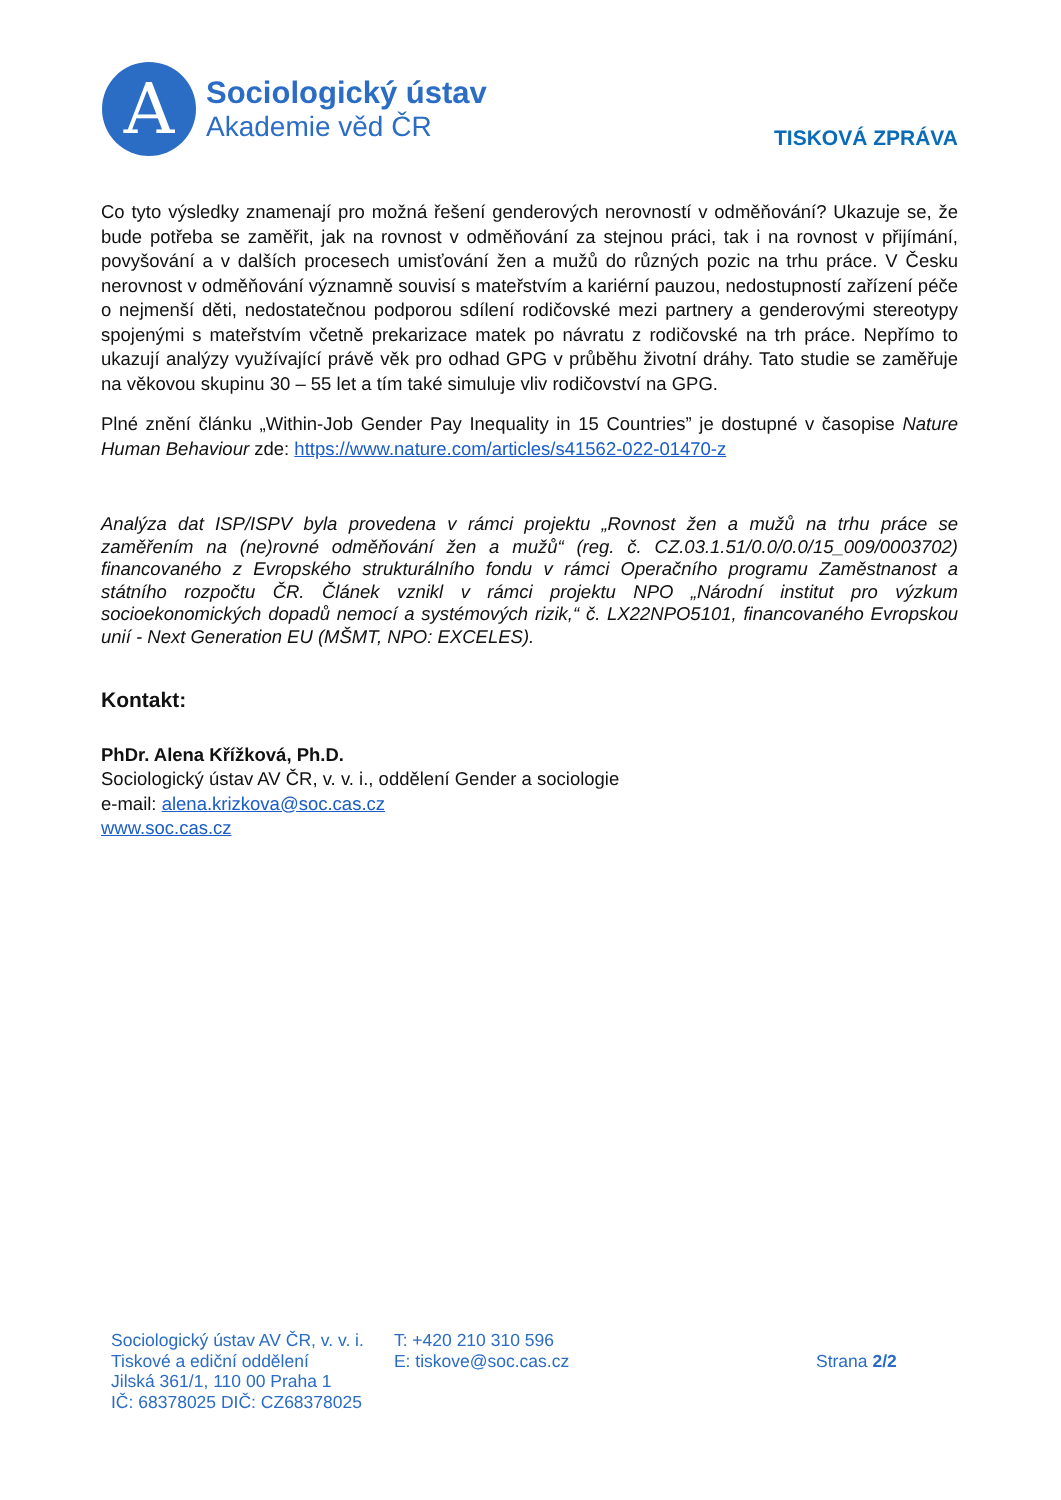A
Sociologický ústav
Akademie věd ČR
TISKOVÁ ZPRÁVA
Co tyto výsledky znamenají pro možná řešení genderových nerovností v odměňování? Ukazuje se, že bude potřeba se zaměřit, jak na rovnost v odměňování za stejnou práci, tak i na rovnost v přijímání, povyšování a v dalších procesech umisťování žen a mužů do různých pozic na trhu práce. V Česku nerovnost v odměňování významně souvisí s mateřstvím a kariérní pauzou, nedostupností zařízení péče o nejmenší děti, nedostatečnou podporou sdílení rodičovské mezi partnery a genderovými stereotypy spojenými s mateřstvím včetně prekarizace matek po návratu z rodičovské na trh práce. Nepřímo to ukazují analýzy využívající právě věk pro odhad GPG v průběhu životní dráhy. Tato studie se zaměřuje na věkovou skupinu 30 – 55 let a tím také simuluje vliv rodičovství na GPG.
Plné znění článku „Within-Job Gender Pay Inequality in 15 Countries” je dostupné v časopise Nature Human Behaviour zde: https://www.nature.com/articles/s41562-022-01470-z
Analýza dat ISP/ISPV byla provedena v rámci projektu „Rovnost žen a mužů na trhu práce se zaměřením na (ne)rovné odměňování žen a mužů“ (reg. č. CZ.03.1.51/0.0/0.0/15_009/0003702) financovaného z Evropského strukturálního fondu v rámci Operačního programu Zaměstnanost a státního rozpočtu ČR. Článek vznikl v rámci projektu NPO „Národní institut pro výzkum socioekonomických dopadů nemocí a systémových rizik,“ č. LX22NPO5101, financovaného Evropskou unií - Next Generation EU (MŠMT, NPO: EXCELES).
Kontakt:
PhDr. Alena Křížková, Ph.D.
Sociologický ústav AV ČR, v. v. i., oddělení Gender a sociologie
e-mail: alena.krizkova@soc.cas.cz
www.soc.cas.cz
Sociologický ústav AV ČR, v. v. i.
Tiskové a ediční oddělení
Jilská 361/1, 110 00 Praha 1
IČ: 68378025 DIČ: CZ68378025
T: +420 210 310 596
E: tiskove@soc.cas.cz
Strana 2/2